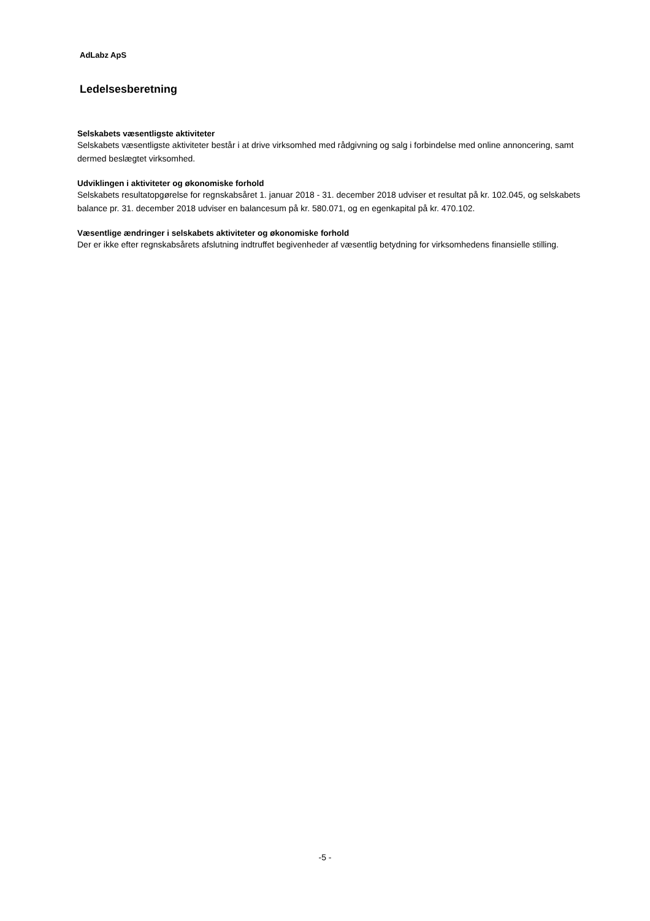AdLabz ApS
Ledelsesberetning
Selskabets væsentligste aktiviteter
Selskabets væsentligste aktiviteter består i at drive virksomhed med rådgivning og salg i forbindelse med online annoncering, samt dermed beslægtet virksomhed.
Udviklingen i aktiviteter og økonomiske forhold
Selskabets resultatopgørelse for regnskabsåret 1. januar 2018 - 31. december 2018 udviser et resultat på kr. 102.045, og selskabets balance pr. 31. december 2018 udviser en balancesum på kr. 580.071, og en egenkapital på kr. 470.102.
Væsentlige ændringer i selskabets aktiviteter og økonomiske forhold
Der er ikke efter regnskabsårets afslutning indtruffet begivenheder af væsentlig betydning for virksomhedens finansielle stilling.
-5 -